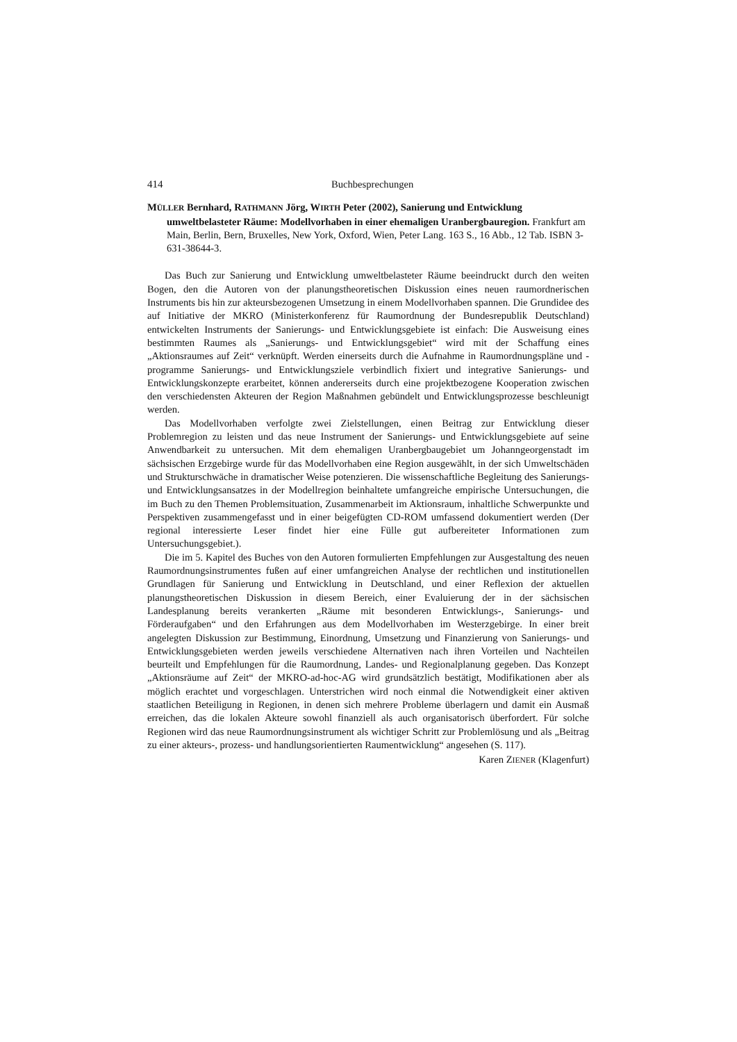414 Buchbesprechungen
MÜLLER Bernhard, RATHMANN Jörg, WIRTH Peter (2002), Sanierung und Entwicklung umweltbelasteter Räume: Modellvorhaben in einer ehemaligen Uranbergbauregion. Frankfurt am Main, Berlin, Bern, Bruxelles, New York, Oxford, Wien, Peter Lang. 163 S., 16 Abb., 12 Tab. ISBN 3-631-38644-3.
Das Buch zur Sanierung und Entwicklung umweltbelasteter Räume beeindruckt durch den weiten Bogen, den die Autoren von der planungstheoretischen Diskussion eines neuen raumordnerischen Instruments bis hin zur akteursbezogenen Umsetzung in einem Modellvorhaben spannen. Die Grundidee des auf Initiative der MKRO (Ministerkonferenz für Raumordnung der Bundesrepublik Deutschland) entwickelten Instruments der Sanierungs- und Entwicklungsgebiete ist einfach: Die Ausweisung eines bestimmten Raumes als „Sanierungs- und Entwicklungsgebiet“ wird mit der Schaffung eines „Aktionsraumes auf Zeit“ verknüpft. Werden einerseits durch die Aufnahme in Raumordnungspläne und -programme Sanierungs- und Entwicklungsziele verbindlich fixiert und integrative Sanierungs- und Entwicklungskonzepte erarbeitet, können andererseits durch eine projektbezogene Kooperation zwischen den verschiedensten Akteuren der Region Maßnahmen gebündelt und Entwicklungsprozesse beschleunigt werden.
Das Modellvorhaben verfolgte zwei Zielstellungen, einen Beitrag zur Entwicklung dieser Problemregion zu leisten und das neue Instrument der Sanierungs- und Entwicklungsgebiete auf seine Anwendbarkeit zu untersuchen. Mit dem ehemaligen Uranbergbaugebiet um Johanngeorgenstadt im sächsischen Erzgebirge wurde für das Modellvorhaben eine Region ausgewählt, in der sich Umweltschäden und Strukturschwäche in dramatischer Weise potenzieren. Die wissenschaftliche Begleitung des Sanierungs- und Entwicklungsansatzes in der Modellregion beinhaltete umfangreiche empirische Untersuchungen, die im Buch zu den Themen Problemsituation, Zusammenarbeit im Aktionsraum, inhaltliche Schwerpunkte und Perspektiven zusammengefasst und in einer beigefügten CD-ROM umfassend dokumentiert werden (Der regional interessierte Leser findet hier eine Fülle gut aufbereiteter Informationen zum Untersuchungsgebiet.).
Die im 5. Kapitel des Buches von den Autoren formulierten Empfehlungen zur Ausgestaltung des neuen Raumordnungsinstrumentes fußen auf einer umfangreichen Analyse der rechtlichen und institutionellen Grundlagen für Sanierung und Entwicklung in Deutschland, und einer Reflexion der aktuellen planungstheoretischen Diskussion in diesem Bereich, einer Evaluierung der in der sächsischen Landesplanung bereits verankerten „Räume mit besonderen Entwicklungs-, Sanierungs- und Förderaufgaben“ und den Erfahrungen aus dem Modellvorhaben im Westerzgebirge. In einer breit angelegten Diskussion zur Bestimmung, Einordnung, Umsetzung und Finanzierung von Sanierungs- und Entwicklungsgebieten werden jeweils verschiedene Alternativen nach ihren Vorteilen und Nachteilen beurteilt und Empfehlungen für die Raumordnung, Landes- und Regionalplanung gegeben. Das Konzept „Aktionsräume auf Zeit“ der MKRO-ad-hoc-AG wird grundsätzlich bestätigt, Modifikationen aber als möglich erachtet und vorgeschlagen. Unterstrichen wird noch einmal die Notwendigkeit einer aktiven staatlichen Beteiligung in Regionen, in denen sich mehrere Probleme überlagern und damit ein Ausmaß erreichen, das die lokalen Akteure sowohl finanziell als auch organisatorisch überfordert. Für solche Regionen wird das neue Raumordnungsinstrument als wichtiger Schritt zur Problemlösung und als „Beitrag zu einer akteurs-, prozess- und handlungsorientierten Raumentwicklung“ angesehen (S. 117).
Karen ZIENER (Klagenfurt)